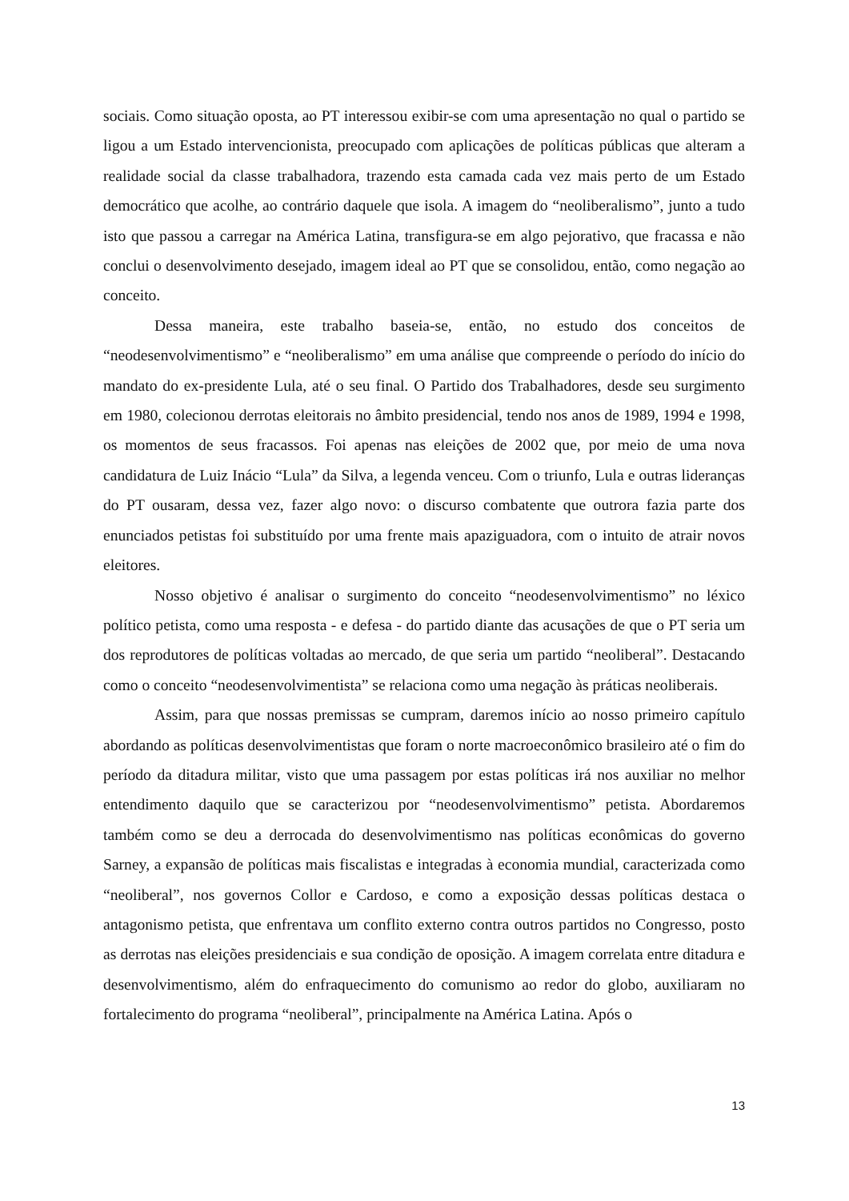sociais. Como situação oposta, ao PT interessou exibir-se com uma apresentação no qual o partido se ligou a um Estado intervencionista, preocupado com aplicações de políticas públicas que alteram a realidade social da classe trabalhadora, trazendo esta camada cada vez mais perto de um Estado democrático que acolhe, ao contrário daquele que isola. A imagem do “neoliberalismo”, junto a tudo isto que passou a carregar na América Latina, transfigura-se em algo pejorativo, que fracassa e não conclui o desenvolvimento desejado, imagem ideal ao PT que se consolidou, então, como negação ao conceito.
Dessa maneira, este trabalho baseia-se, então, no estudo dos conceitos de “neodesenvolvimentismo” e “neoliberalismo” em uma análise que compreende o período do início do mandato do ex-presidente Lula, até o seu final. O Partido dos Trabalhadores, desde seu surgimento em 1980, colecionou derrotas eleitorais no âmbito presidencial, tendo nos anos de 1989, 1994 e 1998, os momentos de seus fracassos. Foi apenas nas eleições de 2002 que, por meio de uma nova candidatura de Luiz Inácio “Lula” da Silva, a legenda venceu. Com o triunfo, Lula e outras lideranças do PT ousaram, dessa vez, fazer algo novo: o discurso combatente que outrora fazia parte dos enunciados petistas foi substituído por uma frente mais apaziguadora, com o intuito de atrair novos eleitores.
Nosso objetivo é analisar o surgimento do conceito “neodesenvolvimentismo” no léxico político petista, como uma resposta - e defesa - do partido diante das acusações de que o PT seria um dos reprodutores de políticas voltadas ao mercado, de que seria um partido “neoliberal”. Destacando como o conceito “neodesenvolvimentista” se relaciona como uma negação às práticas neoliberais.
Assim, para que nossas premissas se cumpram, daremos início ao nosso primeiro capítulo abordando as políticas desenvolvimentistas que foram o norte macroeconômico brasileiro até o fim do período da ditadura militar, visto que uma passagem por estas políticas irá nos auxiliar no melhor entendimento daquilo que se caracterizou por “neodesenvolvimentismo” petista. Abordaremos também como se deu a derrocada do desenvolvimentismo nas políticas econômicas do governo Sarney, a expansão de políticas mais fiscalistas e integradas à economia mundial, caracterizada como “neoliberal”, nos governos Collor e Cardoso, e como a exposição dessas políticas destaca o antagonismo petista, que enfrentava um conflito externo contra outros partidos no Congresso, posto as derrotas nas eleições presidenciais e sua condição de oposição. A imagem correlata entre ditadura e desenvolvimentismo, além do enfraquecimento do comunismo ao redor do globo, auxiliaram no fortalecimento do programa “neoliberal”, principalmente na América Latina. Após o
13